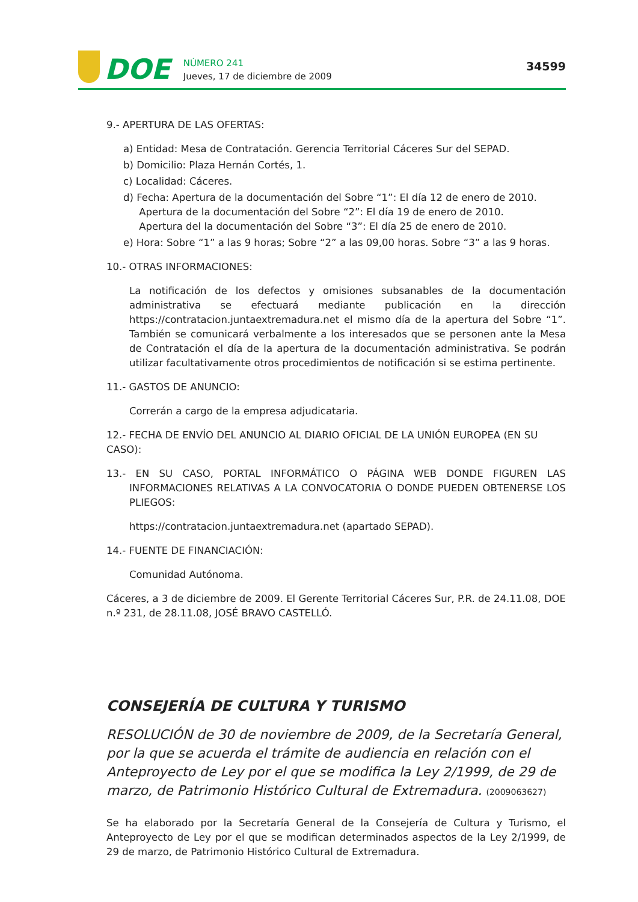DOE
NÚMERO 241
Jueves, 17 de diciembre de 2009
34599
9.- APERTURA DE LAS OFERTAS:
a) Entidad: Mesa de Contratación. Gerencia Territorial Cáceres Sur del SEPAD.
b) Domicilio: Plaza Hernán Cortés, 1.
c) Localidad: Cáceres.
d) Fecha: Apertura de la documentación del Sobre “1”: El día 12 de enero de 2010.
Apertura de la documentación del Sobre “2”: El día 19 de enero de 2010.
Apertura del la documentación del Sobre “3”: El día 25 de enero de 2010.
e) Hora: Sobre “1” a las 9 horas; Sobre “2” a las 09,00 horas. Sobre “3” a las 9 horas.
10.- OTRAS INFORMACIONES:
La notificación de los defectos y omisiones subsanables de la documentación administrativa se efectuará mediante publicación en la dirección https://contratacion.juntaextremadura.net el mismo día de la apertura del Sobre “1”. También se comunicará verbalmente a los interesados que se personen ante la Mesa de Contratación el día de la apertura de la documentación administrativa. Se podrán utilizar facultativamente otros procedimientos de notificación si se estima pertinente.
11.- GASTOS DE ANUNCIO:
Correrán a cargo de la empresa adjudicataria.
12.- FECHA DE ENVÍO DEL ANUNCIO AL DIARIO OFICIAL DE LA UNIÓN EUROPEA (EN SU CASO):
13.- EN SU CASO, PORTAL INFORMÁTICO O PÁGINA WEB DONDE FIGUREN LAS INFORMACIONES RELATIVAS A LA CONVOCATORIA O DONDE PUEDEN OBTENERSE LOS PLIEGOS:
https://contratacion.juntaextremadura.net (apartado SEPAD).
14.- FUENTE DE FINANCIACIÓN:
Comunidad Autónoma.
Cáceres, a 3 de diciembre de 2009. El Gerente Territorial Cáceres Sur, P.R. de 24.11.08, DOE n.º 231, de 28.11.08, JOSÉ BRAVO CASTELLÓ.
CONSEJERÍA DE CULTURA Y TURISMO
RESOLUCIÓN de 30 de noviembre de 2009, de la Secretaría General, por la que se acuerda el trámite de audiencia en relación con el Anteproyecto de Ley por el que se modifica la Ley 2/1999, de 29 de marzo, de Patrimonio Histórico Cultural de Extremadura. (2009063627)
Se ha elaborado por la Secretaría General de la Consejería de Cultura y Turismo, el Anteproyecto de Ley por el que se modifican determinados aspectos de la Ley 2/1999, de 29 de marzo, de Patrimonio Histórico Cultural de Extremadura.